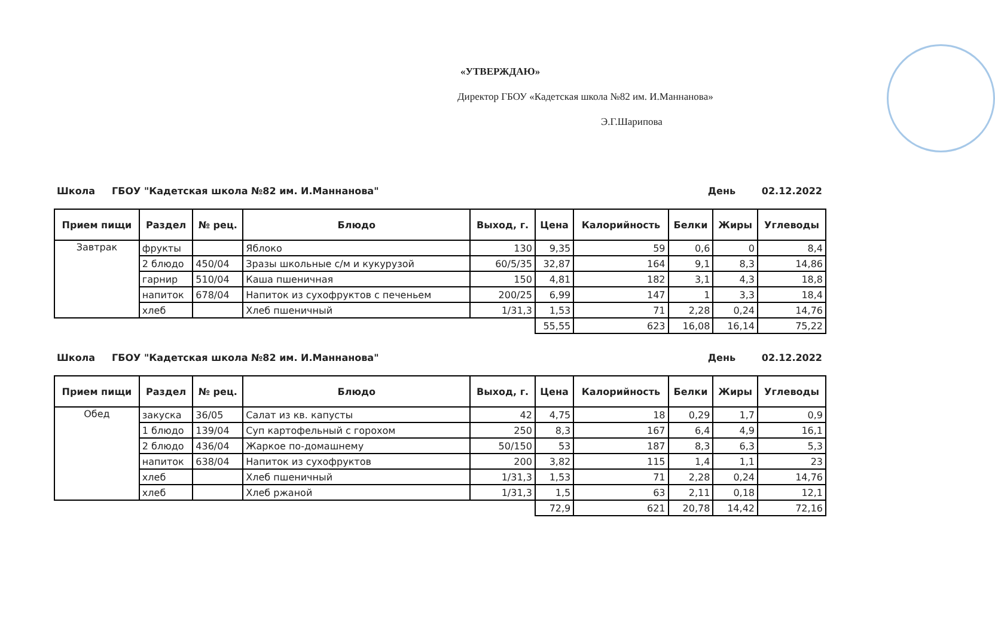«УТВЕРЖДАЮ»
Директор ГБОУ «Кадетская школа №82 им. И.Маннанова»
Э.Г.Шарипова
Школа ГБОУ "Кадетская школа №82 им. И.Маннанова" День 02.12.2022
| Прием пищи | Раздел | № рец. | Блюдо | Выход, г. | Цена | Калорийность | Белки | Жиры | Углеводы |
| --- | --- | --- | --- | --- | --- | --- | --- | --- | --- |
| Завтрак | фрукты | | Яблоко | 130 | 9,35 | 59 | 0,6 | 0 | 8,4 |
| | 2 блюдо | 450/04 | Зразы школьные с/м и кукурузой | 60/5/35 | 32,87 | 164 | 9,1 | 8,3 | 14,86 |
| | гарнир | 510/04 | Каша пшеничная | 150 | 4,81 | 182 | 3,1 | 4,3 | 18,8 |
| | напиток | 678/04 | Напиток из сухофруктов с печеньем | 200/25 | 6,99 | 147 | 1 | 3,3 | 18,4 |
| | хлеб | | Хлеб пшеничный | 1/31,3 | 1,53 | 71 | 2,28 | 0,24 | 14,76 |
| | | | | | 55,55 | 623 | 16,08 | 16,14 | 75,22 |
Школа ГБОУ "Кадетская школа №82 им. И.Маннанова" День 02.12.2022
| Прием пищи | Раздел | № рец. | Блюдо | Выход, г. | Цена | Калорийность | Белки | Жиры | Углеводы |
| --- | --- | --- | --- | --- | --- | --- | --- | --- | --- |
| Обед | закуска | 36/05 | Салат из кв. капусты | 42 | 4,75 | 18 | 0,29 | 1,7 | 0,9 |
| | 1 блюдо | 139/04 | Суп картофельный с горохом | 250 | 8,3 | 167 | 6,4 | 4,9 | 16,1 |
| | 2 блюдо | 436/04 | Жаркое по-домашнему | 50/150 | 53 | 187 | 8,3 | 6,3 | 5,3 |
| | напиток | 638/04 | Напиток из сухофруктов | 200 | 3,82 | 115 | 1,4 | 1,1 | 23 |
| | хлеб | | Хлеб пшеничный | 1/31,3 | 1,53 | 71 | 2,28 | 0,24 | 14,76 |
| | хлеб | | Хлеб ржаной | 1/31,3 | 1,5 | 63 | 2,11 | 0,18 | 12,1 |
| | | | | | 72,9 | 621 | 20,78 | 14,42 | 72,16 |